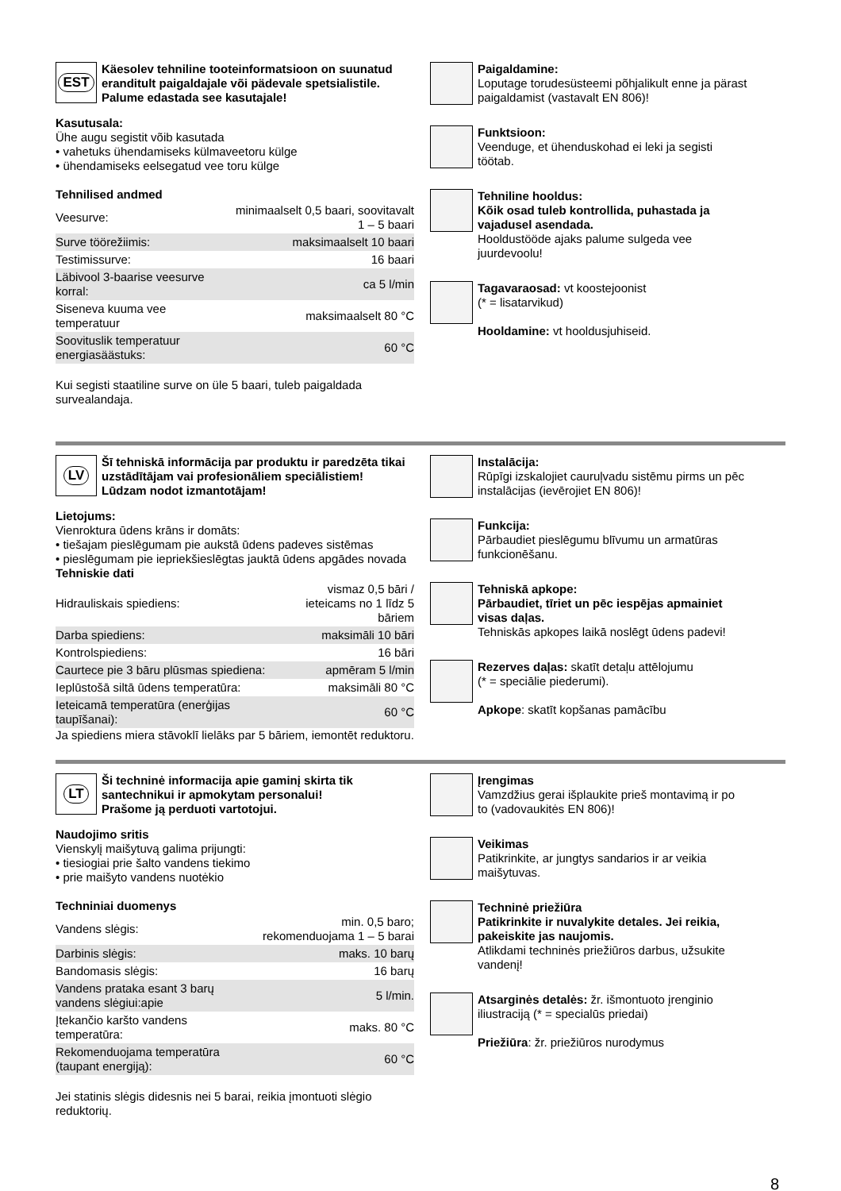EST
Käesolev tehniline tooteinformatsioon on suunatud eranditult paigaldajale või pädevale spetsialistile.
Palume edastada see kasutajale!
Kasutusala:
Ühe augu segistit võib kasutada
• vahetuks ühendamiseks külmaveetoru külge
• ühendamiseks eelsegatud vee toru külge
Tehnilised andmed
| Veesurve: | minimaalselt 0,5 baari, soovitavalt 1 – 5 baari |
| Surve töörežiimis: | maksimaalselt 10 baari |
| Testimissurve: | 16 baari |
| Läbivool 3-baarise veesurve korral: | ca 5 l/min |
| Siseneva kuuma vee temperatuur | maksimaalselt 80 °C |
| Soovituslik temperatuur energiasäästuks: | 60 °C |
Kui segisti staatiline surve on üle 5 baari, tuleb paigaldada survealandaja.
Paigaldamine:
Loputage torudesüsteemi põhjalikult enne ja pärast paigaldamist (vastavalt EN 806)!
Funktsioon:
Veenduge, et ühenduskohad ei leki ja segisti töötab.
Tehniline hooldus:
Kõik osad tuleb kontrollida, puhastada ja vajadusel asendada.
Hooldustööde ajaks palume sulgeda vee juurdevoolu!
Tagavaraosad: vt koostejoonist
(* = lisatarvikud)
Hooldamine: vt hooldusjuhiseid.
LV
Šī tehniskā informācija par produktu ir paredzēta tikai uzstādītājam vai profesionāliem speciālistiem!
Lūdzam nodot izmantotājam!
Lietojums:
Vienroktura ūdens krāns ir domāts:
• tiešajam pieslēgumam pie aukstā ūdens padeves sistēmas
• pieslēgumam pie iepriekšieslēgtas jauktā ūdens apgādes novada
Tehniskie dati
| Hidrauliskais spiediens: | vismaz 0,5 bāri / ieteicams no 1 līdz 5 bāriem |
| Darba spiediens: | maksimāli 10 bāri |
| Kontrolspiediens: | 16 bāri |
| Caurtece pie 3 bāru plūsmas spiediena: | apmēram 5 l/min |
| Ieplūstošā siltā ūdens temperatūra: | maksimāli 80 °C |
| Ieteicamā temperatūra (enerģijas taupīšanai): | 60 °C |
Ja spiediens miera stāvoklī lielāks par 5 bāriem, iemontēt reduktoru.
Instalācija:
Rūpīgi izskalojiet cauruļvadu sistēmu pirms un pēc instalācijas (ievērojiet EN 806)!
Funkcija:
Pārbaudiet pieslēgumu blīvumu un armatūras funkcionēšanu.
Tehniskā apkope:
Pārbaudiet, tīriet un pēc iespējas apmainiet visas daļas.
Tehniskās apkopes laikā noslēgt ūdens padevi!
Rezerves daļas: skatīt detaļu attēlojumu
(* = speciālie piederumi).
Apkope: skatīt kopšanas pamācību
LT
Ši techninė informacija apie gaminį skirta tik santechnikui ir apmokytam personalui!
Prašome ją perduoti vartotojui.
Naudojimo sritis
Vienskylį maišytuvą galima prijungti:
• tiesiogiai prie šalto vandens tiekimo
• prie maišyto vandens nuotėkio
Techniniai duomenys
| Vandens slėgis: | min. 0,5 baro; rekomenduojama 1 – 5 barai |
| Darbinis slėgis: | maks. 10 barų |
| Bandomasis slėgis: | 16 barų |
| Vandens prataka esant 3 barų vandens slėgiui:apie | 5 l/min. |
| Įtekančio karšto vandens temperatūra: | maks. 80 °C |
| Rekomenduojama temperatūra (taupant energiją): | 60 °C |
Jei statinis slėgis didesnis nei 5 barai, reikia įmontuoti slėgio reduktorių.
Įrengimas
Vamzdžius gerai išplaukite prieš montavimą ir po to (vadovaukitės EN 806)!
Veikimas
Patikrinkite, ar jungtys sandarios ir ar veikia maišytuvas.
Techninė priežiūra
Patikrinkite ir nuvalykite detales. Jei reikia, pakeiskite jas naujomis.
Atlikdami techninės priežiūros darbus, užsukite vandenį!
Atsarginės detalės: žr. išmontuoto įrenginio iliustraciją (* = specialūs priedai)
Priežiūra: žr. priežiūros nurodymus
8